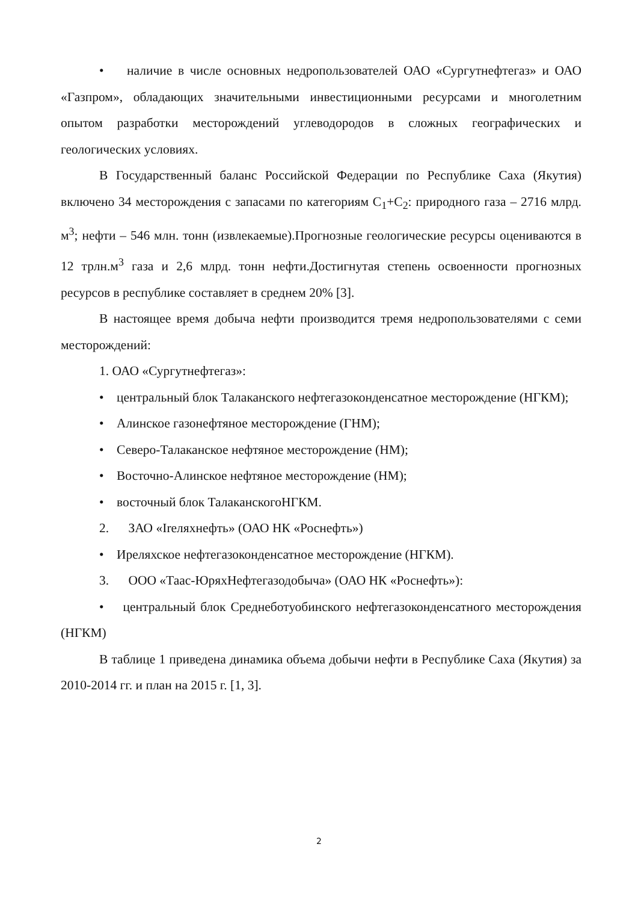• наличие в числе основных недропользователей ОАО «Сургутнефтегаз» и ОАО «Газпром», обладающих значительными инвестиционными ресурсами и многолетним опытом разработки месторождений углеводородов в сложных географических и геологических условиях.
В Государственный баланс Российской Федерации по Республике Саха (Якутия) включено 34 месторождения с запасами по категориям С<sub>1</sub>+С<sub>2</sub>: природного газа – 2716 млрд. м<sup>3</sup>; нефти – 546 млн. тонн (извлекаемые).Прогнозные геологические ресурсы оцениваются в 12 трлн.м<sup>3</sup> газа и 2,6 млрд. тонн нефти.Достигнутая степень освоенности прогнозных ресурсов в республике составляет в среднем 20% [3].
В настоящее время добыча нефти производится тремя недропользователями с семи месторождений:
1. ОАО «Сургутнефтегаз»:
• центральный блок Талаканского нефтегазоконденсатное месторождение (НГКМ);
• Алинское газонефтяное месторождение (ГНМ);
• Северо-Талаканское нефтяное месторождение (НМ);
• Восточно-Алинское нефтяное месторождение (НМ);
• восточный блок ТалаканскогоНГКМ.
2. ЗАО «Ireляхнефть» (ОАО НК «Роснефть»)
• Иреляхское нефтегазоконденсатное месторождение (НГКМ).
3. ООО «Таас-ЮряхНефтегазодобыча» (ОАО НК «Роснефть»):
• центральный блок Среднеботуобинского нефтегазоконденсатного месторождения (НГКМ)
В таблице 1 приведена динамика объема добычи нефти в Республике Саха (Якутия) за 2010-2014 гг. и план на 2015 г. [1, 3].
2